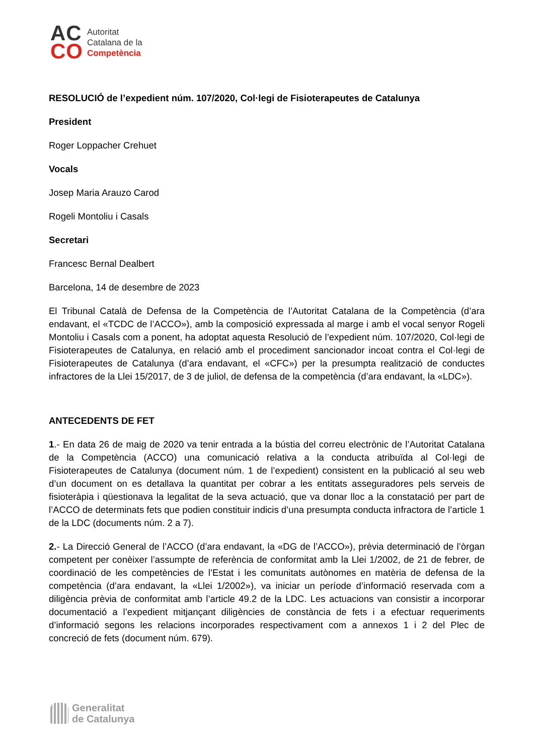AC
CO
Autoritat
Catalana de la
Competència
RESOLUCIÓ de l’expedient núm. 107/2020, Col·legi de Fisioterapeutes de Catalunya
President
Roger Loppacher Crehuet
Vocals
Josep Maria Arauzo Carod
Rogeli Montoliu i Casals
Secretari
Francesc Bernal Dealbert
Barcelona, 14 de desembre de 2023
El Tribunal Català de Defensa de la Competència de l’Autoritat Catalana de la Competència (d’ara endavant, el «TCDC de l’ACCO»), amb la composició expressada al marge i amb el vocal senyor Rogeli Montoliu i Casals com a ponent, ha adoptat aquesta Resolució de l’expedient núm. 107/2020, Col·legi de Fisioterapeutes de Catalunya, en relació amb el procediment sancionador incoat contra el Col·legi de Fisioterapeutes de Catalunya (d’ara endavant, el «CFC») per la presumpta realització de conductes infractores de la Llei 15/2017, de 3 de juliol, de defensa de la competència (d’ara endavant, la «LDC»).
ANTECEDENTS DE FET
1.- En data 26 de maig de 2020 va tenir entrada a la bústia del correu electrònic de l’Autoritat Catalana de la Competència (ACCO) una comunicació relativa a la conducta atribuïda al Col·legi de Fisioterapeutes de Catalunya (document núm. 1 de l’expedient) consistent en la publicació al seu web d’un document on es detallava la quantitat per cobrar a les entitats asseguradores pels serveis de fisioteràpia i qüestionava la legalitat de la seva actuació, que va donar lloc a la constatació per part de l’ACCO de determinats fets que podien constituir indicis d’una presumpta conducta infractora de l’article 1 de la LDC (documents núm. 2 a 7).
2.- La Direcció General de l’ACCO (d’ara endavant, la «DG de l’ACCO»), prèvia determinació de l’òrgan competent per conèixer l’assumpte de referència de conformitat amb la Llei 1/2002, de 21 de febrer, de coordinació de les competències de l’Estat i les comunitats autònomes en matèria de defensa de la competència (d’ara endavant, la «Llei 1/2002»), va iniciar un període d’informació reservada com a diligència prèvia de conformitat amb l’article 49.2 de la LDC. Les actuacions van consistir a incorporar documentació a l’expedient mitjançant diligències de constància de fets i a efectuar requeriments d’informació segons les relacions incorporades respectivament com a annexos 1 i 2 del Plec de concreció de fets (document núm. 679).
Generalitat
de Catalunya